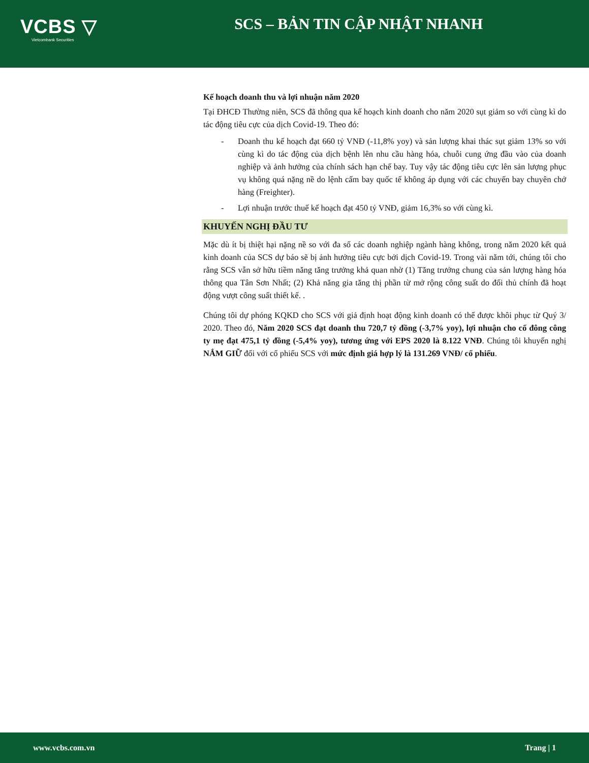VCBS ▽
Vietcombank Securities
SCS – BẢN TIN CẬP NHẬT NHANH
Kế hoạch doanh thu và lợi nhuận năm 2020
Tại ĐHCĐ Thường niên, SCS đã thông qua kế hoạch kinh doanh cho năm 2020 sụt giảm so với cùng kì do tác động tiêu cực của dịch Covid-19. Theo đó:
- Doanh thu kế hoạch đạt 660 tỷ VNĐ (-11,8% yoy) và sản lượng khai thác sụt giảm 13% so với cùng kì do tác động của dịch bệnh lên nhu cầu hàng hóa, chuỗi cung ứng đầu vào của doanh nghiệp và ảnh hưởng của chính sách hạn chế bay. Tuy vậy tác động tiêu cực lên sản lượng phục vụ không quá nặng nề do lệnh cấm bay quốc tế không áp dụng với các chuyến bay chuyên chở hàng (Freighter).
- Lợi nhuận trước thuế kế hoạch đạt 450 tỷ VNĐ, giảm 16,3% so với cùng kì.
KHUYẾN NGHỊ ĐẦU TƯ
Mặc dù ít bị thiệt hại nặng nề so với đa số các doanh nghiệp ngành hàng không, trong năm 2020 kết quả kinh doanh của SCS dự báo sẽ bị ảnh hưởng tiêu cực bởi dịch Covid-19. Trong vài năm tới, chúng tôi cho rằng SCS vẫn sở hữu tiềm năng tăng trưởng khả quan nhờ (1) Tăng trưởng chung của sản lượng hàng hóa thông qua Tân Sơn Nhất; (2) Khả năng gia tăng thị phần từ mở rộng công suất do đối thủ chính đã hoạt động vượt công suất thiết kế. .
Chúng tôi dự phóng KQKD cho SCS với giả định hoạt động kinh doanh có thể được khôi phục từ Quý 3/ 2020. Theo đó, Năm 2020 SCS đạt doanh thu 720,7 tỷ đồng (-3,7% yoy), lợi nhuận cho cổ đông công ty mẹ đạt 475,1 tỷ đồng (-5,4% yoy), tương ứng với EPS 2020 là 8.122 VNĐ. Chúng tôi khuyến nghị NẮM GIỮ đối với cổ phiếu SCS với mức định giá hợp lý là 131.269 VNĐ/ cổ phiếu.
www.vcbs.com.vn Trang | 1